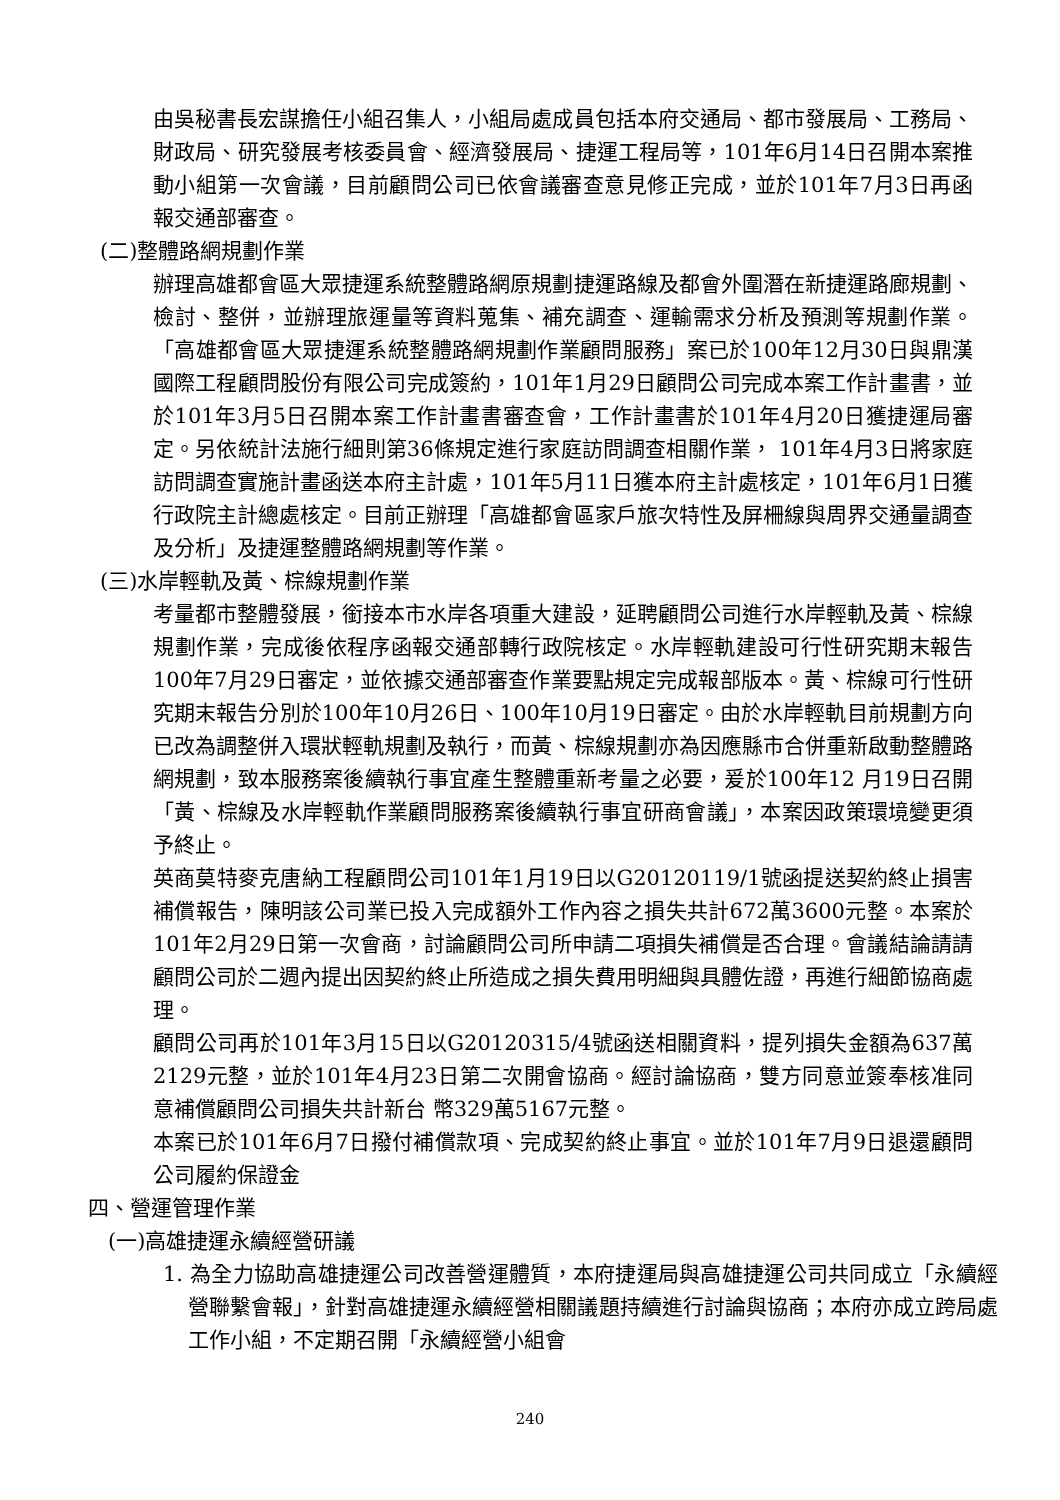由吳秘書長宏謀擔任小組召集人，小組局處成員包括本府交通局、都市發展局、工務局、財政局、研究發展考核委員會、經濟發展局、捷運工程局等，101年6月14日召開本案推動小組第一次會議，目前顧問公司已依會議審查意見修正完成，並於101年7月3日再函報交通部審查。
(二)整體路網規劃作業
辦理高雄都會區大眾捷運系統整體路網原規劃捷運路線及都會外圍潛在新捷運路廊規劃、檢討、整併，並辦理旅運量等資料蒐集、補充調查、運輸需求分析及預測等規劃作業。「高雄都會區大眾捷運系統整體路網規劃作業顧問服務」案已於100年12月30日與鼎漢國際工程顧問股份有限公司完成簽約，101年1月29日顧問公司完成本案工作計畫書，並於101年3月5日召開本案工作計畫書審查會，工作計畫書於101年4月20日獲捷運局審定。另依統計法施行細則第36條規定進行家庭訪問調查相關作業， 101年4月3日將家庭訪問調查實施計畫函送本府主計處，101年5月11日獲本府主計處核定，101年6月1日獲行政院主計總處核定。目前正辦理「高雄都會區家戶旅次特性及屏柵線與周界交通量調查及分析」及捷運整體路網規劃等作業。
(三)水岸輕軌及黃、棕線規劃作業
考量都市整體發展，銜接本市水岸各項重大建設，延聘顧問公司進行水岸輕軌及黃、棕線規劃作業，完成後依程序函報交通部轉行政院核定。水岸輕軌建設可行性研究期末報告100年7月29日審定，並依據交通部審查作業要點規定完成報部版本。黃、棕線可行性研究期末報告分別於100年10月26日、100年10月19日審定。由於水岸輕軌目前規劃方向已改為調整併入環狀輕軌規劃及執行，而黃、棕線規劃亦為因應縣市合併重新啟動整體路網規劃，致本服務案後續執行事宜產生整體重新考量之必要，爰於100年12 月19日召開「黃、棕線及水岸輕軌作業顧問服務案後續執行事宜研商會議」，本案因政策環境變更須予終止。
英商莫特麥克唐納工程顧問公司101年1月19日以G20120119/1號函提送契約終止損害補償報告，陳明該公司業已投入完成額外工作內容之損失共計672萬3600元整。本案於101年2月29日第一次會商，討論顧問公司所申請二項損失補償是否合理。會議結論請請顧問公司於二週內提出因契約終止所造成之損失費用明細與具體佐證，再進行細節協商處理。
顧問公司再於101年3月15日以G20120315/4號函送相關資料，提列損失金額為637萬2129元整，並於101年4月23日第二次開會協商。經討論協商，雙方同意並簽奉核准同意補償顧問公司損失共計新台 幣329萬5167元整。
本案已於101年6月7日撥付補償款項、完成契約終止事宜。並於101年7月9日退還顧問公司履約保證金
四、營運管理作業
(一)高雄捷運永續經營研議
1. 為全力協助高雄捷運公司改善營運體質，本府捷運局與高雄捷運公司共同成立「永續經營聯繫會報」，針對高雄捷運永續經營相關議題持續進行討論與協商；本府亦成立跨局處工作小組，不定期召開「永續經營小組會
240